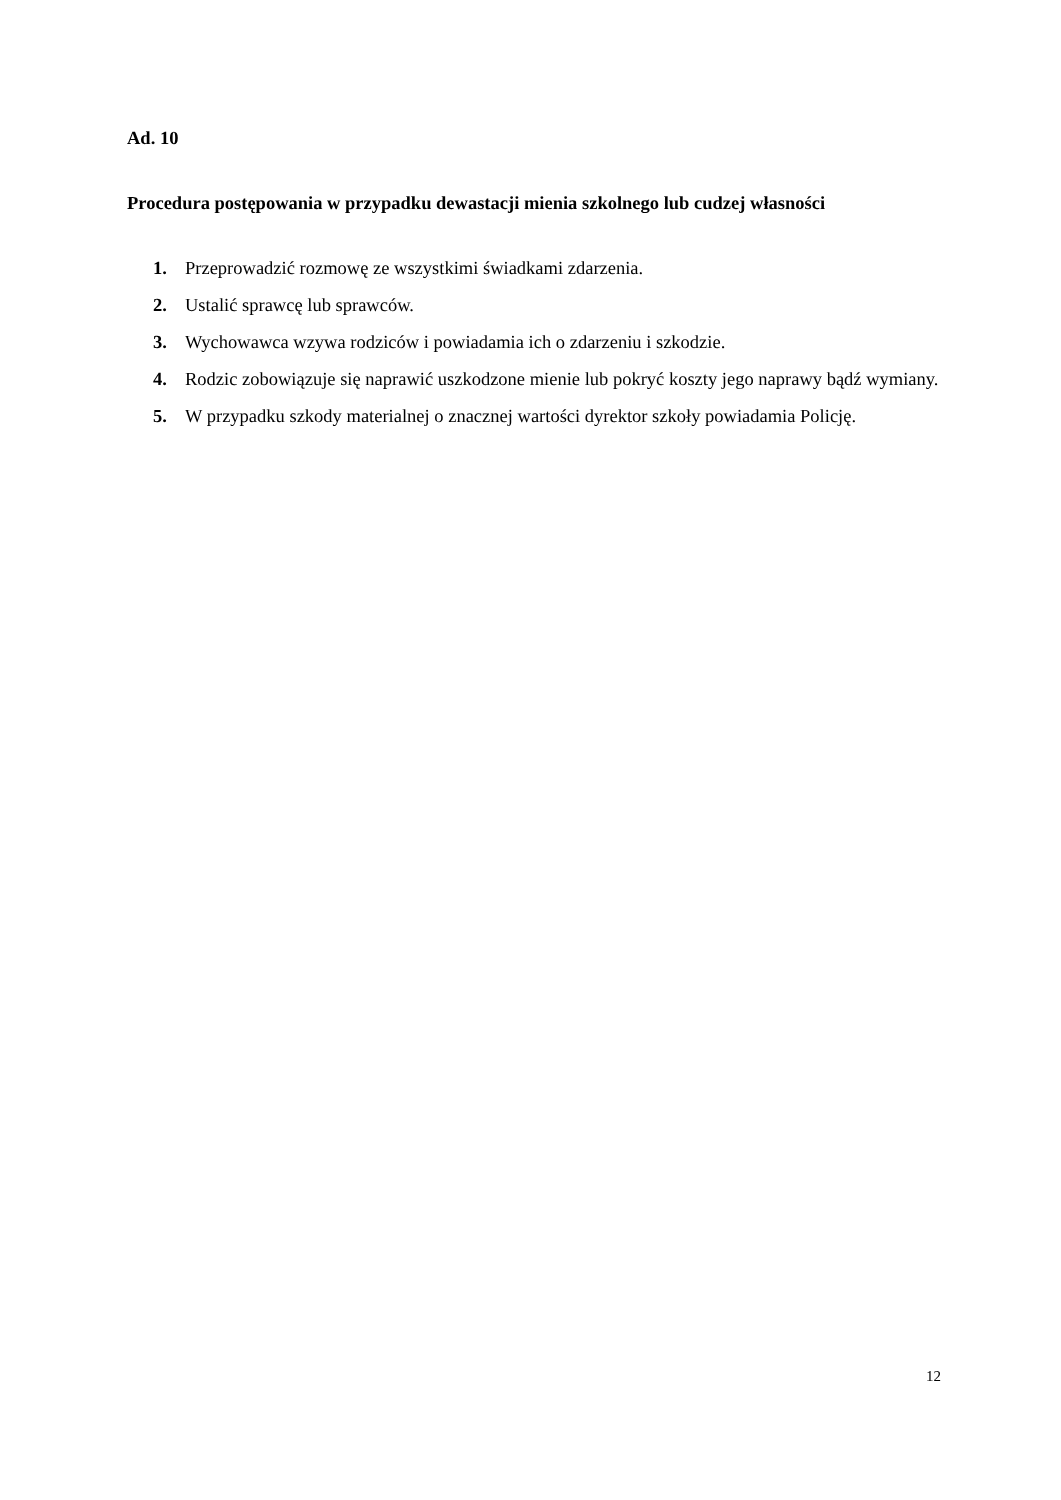Ad. 10
Procedura postępowania w przypadku dewastacji mienia szkolnego lub cudzej własności
1. Przeprowadzić rozmowę ze wszystkimi świadkami zdarzenia.
2. Ustalić sprawcę lub sprawców.
3. Wychowawca wzywa rodziców i powiadamia ich o zdarzeniu i szkodzie.
4. Rodzic zobowiązuje się naprawić uszkodzone mienie lub pokryć koszty jego naprawy bądź wymiany.
5. W przypadku szkody materialnej o znacznej wartości dyrektor szkoły powiadamia Policję.
12